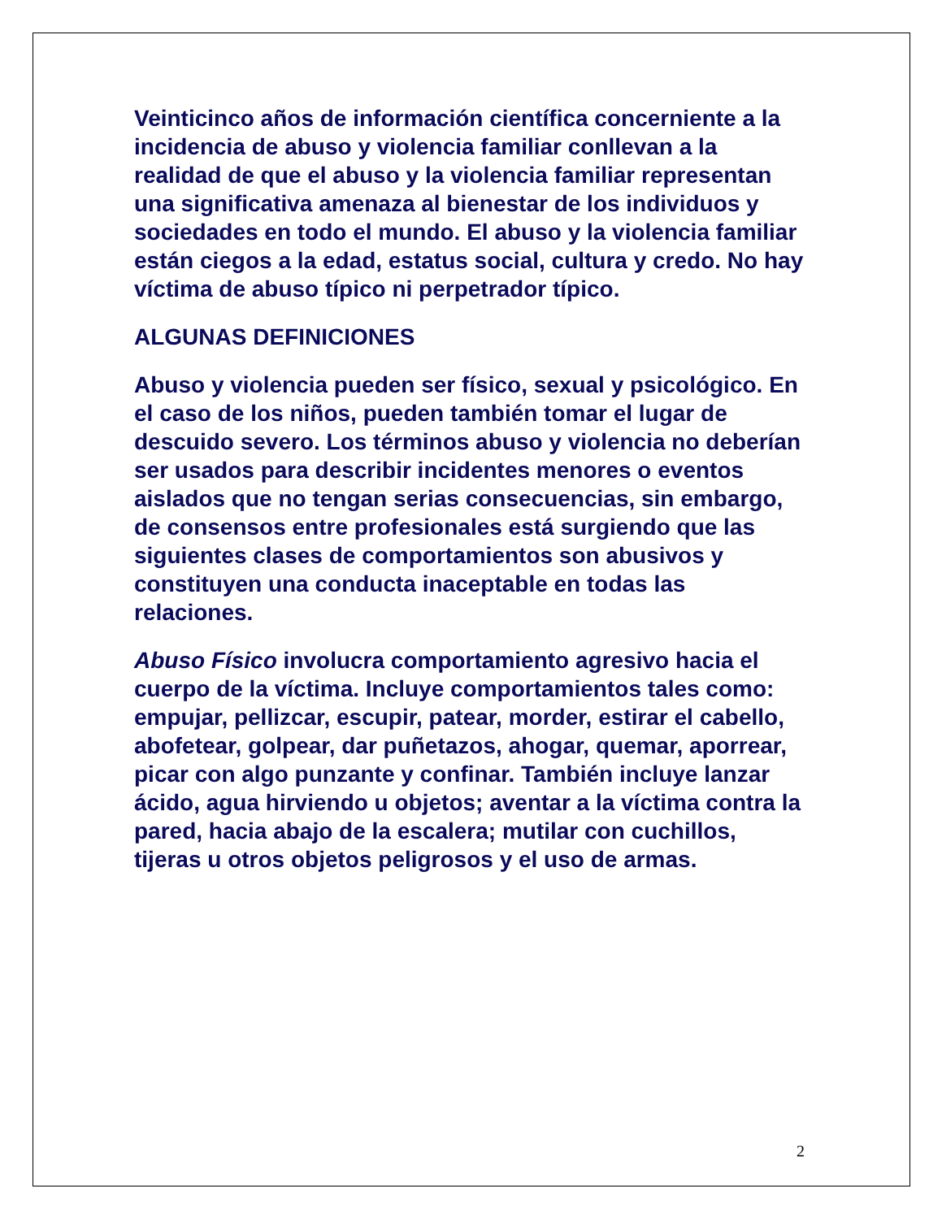Veinticinco años de información científica concerniente a la incidencia de abuso y violencia familiar conllevan a la realidad de que el abuso y la violencia familiar representan una significativa amenaza al bienestar de los individuos y sociedades en todo el mundo. El abuso y la violencia familiar están ciegos a la edad, estatus social, cultura y credo. No hay víctima de abuso típico ni perpetrador típico.
ALGUNAS DEFINICIONES
Abuso y violencia pueden ser físico, sexual y psicológico. En el caso de los niños, pueden también tomar el lugar de descuido severo. Los términos abuso y violencia no deberían ser usados para describir incidentes menores o eventos aislados que no tengan serias consecuencias, sin embargo, de consensos entre profesionales está surgiendo que las siguientes clases de comportamientos son abusivos y constituyen una conducta inaceptable en todas las relaciones.
Abuso Físico involucra comportamiento agresivo hacia el cuerpo de la víctima. Incluye comportamientos tales como: empujar, pellizcar, escupir, patear, morder, estirar el cabello, abofetear, golpear, dar puñetazos, ahogar, quemar, aporrear, picar con algo punzante y confinar. También incluye lanzar ácido, agua hirviendo u objetos; aventar a la víctima contra la pared, hacia abajo de la escalera; mutilar con cuchillos, tijeras u otros objetos peligrosos y el uso de armas.
2